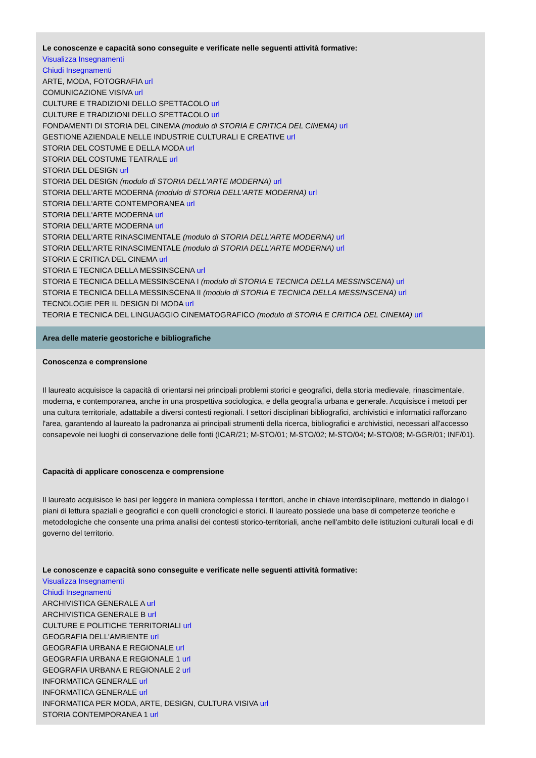Le conoscenze e capacità sono conseguite e verificate nelle seguenti attività formative:
Visualizza Insegnamenti
Chiudi Insegnamenti
ARTE, MODA, FOTOGRAFIA url
COMUNICAZIONE VISIVA url
CULTURE E TRADIZIONI DELLO SPETTACOLO url
CULTURE E TRADIZIONI DELLO SPETTACOLO url
FONDAMENTI DI STORIA DEL CINEMA (modulo di STORIA E CRITICA DEL CINEMA) url
GESTIONE AZIENDALE NELLE INDUSTRIE CULTURALI E CREATIVE url
STORIA DEL COSTUME E DELLA MODA url
STORIA DEL COSTUME TEATRALE url
STORIA DEL DESIGN url
STORIA DEL DESIGN (modulo di STORIA DELL'ARTE MODERNA) url
STORIA DELL'ARTE MODERNA (modulo di STORIA DELL'ARTE MODERNA) url
STORIA DELL'ARTE CONTEMPORANEA url
STORIA DELL'ARTE MODERNA url
STORIA DELL'ARTE MODERNA url
STORIA DELL'ARTE RINASCIMENTALE (modulo di STORIA DELL'ARTE MODERNA) url
STORIA DELL'ARTE RINASCIMENTALE (modulo di STORIA DELL'ARTE MODERNA) url
STORIA E CRITICA DEL CINEMA url
STORIA E TECNICA DELLA MESSINSCENA url
STORIA E TECNICA DELLA MESSINSCENA I (modulo di STORIA E TECNICA DELLA MESSINSCENA) url
STORIA E TECNICA DELLA MESSINSCENA II (modulo di STORIA E TECNICA DELLA MESSINSCENA) url
TECNOLOGIE PER IL DESIGN DI MODA url
TEORIA E TECNICA DEL LINGUAGGIO CINEMATOGRAFICO (modulo di STORIA E CRITICA DEL CINEMA) url
Area delle materie geostoriche e bibliografiche
Conoscenza e comprensione
Il laureato acquisisce la capacità di orientarsi nei principali problemi storici e geografici, della storia medievale, rinascimentale, moderna, e contemporanea, anche in una prospettiva sociologica, e della geografia urbana e generale. Acquisisce i metodi per una cultura territoriale, adattabile a diversi contesti regionali. I settori disciplinari bibliografici, archivistici e informatici rafforzano l'area, garantendo al laureato la padronanza ai principali strumenti della ricerca, bibliografici e archivistici, necessari all'accesso consapevole nei luoghi di conservazione delle fonti (ICAR/21; M-STO/01; M-STO/02; M-STO/04; M-STO/08; M-GGR/01; INF/01).
Capacità di applicare conoscenza e comprensione
Il laureato acquisisce le basi per leggere in maniera complessa i territori, anche in chiave interdisciplinare, mettendo in dialogo i piani di lettura spaziali e geografici e con quelli cronologici e storici. Il laureato possiede una base di competenze teoriche e metodologiche che consente una prima analisi dei contesti storico-territoriali, anche nell'ambito delle istituzioni culturali locali e di governo del territorio.
Le conoscenze e capacità sono conseguite e verificate nelle seguenti attività formative:
Visualizza Insegnamenti
Chiudi Insegnamenti
ARCHIVISTICA GENERALE A url
ARCHIVISTICA GENERALE B url
CULTURE E POLITICHE TERRITORIALI url
GEOGRAFIA DELL'AMBIENTE url
GEOGRAFIA URBANA E REGIONALE url
GEOGRAFIA URBANA E REGIONALE 1 url
GEOGRAFIA URBANA E REGIONALE 2 url
INFORMATICA GENERALE url
INFORMATICA GENERALE url
INFORMATICA PER MODA, ARTE, DESIGN, CULTURA VISIVA url
STORIA CONTEMPORANEA 1 url